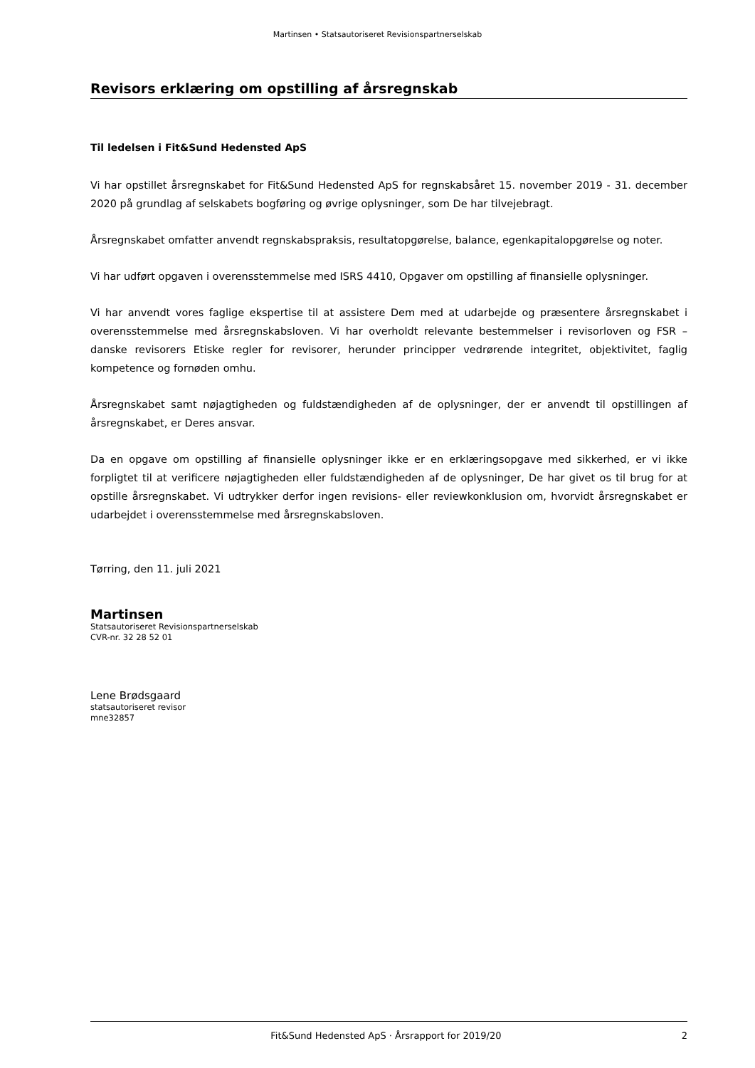Martinsen • Statsautoriseret Revisionspartnerselskab
Revisors erklæring om opstilling af årsregnskab
Til ledelsen i Fit&Sund Hedensted ApS
Vi har opstillet årsregnskabet for Fit&Sund Hedensted ApS for regnskabsåret 15. november 2019 - 31. december 2020 på grundlag af selskabets bogføring og øvrige oplysninger, som De har tilvejebragt.
Årsregnskabet omfatter anvendt regnskabspraksis, resultatopgørelse, balance, egenkapitalopgørelse og noter.
Vi har udført opgaven i overensstemmelse med ISRS 4410, Opgaver om opstilling af finansielle oplysninger.
Vi har anvendt vores faglige ekspertise til at assistere Dem med at udarbejde og præsentere årsregnskabet i overensstemmelse med årsregnskabsloven. Vi har overholdt relevante bestemmelser i revisorloven og FSR – danske revisorers Etiske regler for revisorer, herunder principper vedrørende integritet, objektivitet, faglig kompetence og fornøden omhu.
Årsregnskabet samt nøjagtigheden og fuldstændigheden af de oplysninger, der er anvendt til opstillingen af årsregnskabet, er Deres ansvar.
Da en opgave om opstilling af finansielle oplysninger ikke er en erklæringsopgave med sikkerhed, er vi ikke forpligtet til at verificere nøjagtigheden eller fuldstændigheden af de oplysninger, De har givet os til brug for at opstille årsregnskabet. Vi udtrykker derfor ingen revisions- eller reviewkonklusion om, hvorvidt årsregnskabet er udarbejdet i overensstemmelse med årsregnskabsloven.
Tørring, den 11. juli 2021
Martinsen
Statsautoriseret Revisionspartnerselskab
CVR-nr. 32 28 52 01
Lene Brødsgaard
statsautoriseret revisor
mne32857
Fit&Sund Hedensted ApS · Årsrapport for 2019/20 2